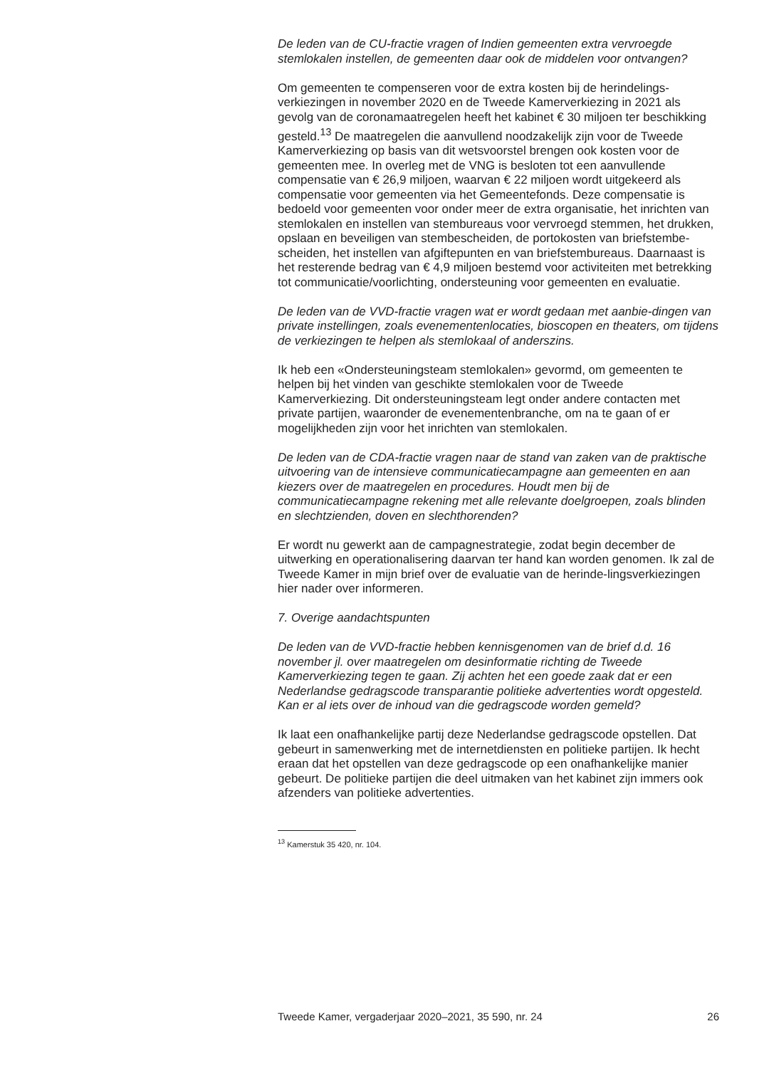De leden van de CU-fractie vragen of Indien gemeenten extra vervroegde stemlokalen instellen, de gemeenten daar ook de middelen voor ontvangen?
Om gemeenten te compenseren voor de extra kosten bij de herindelings-verkiezingen in november 2020 en de Tweede Kamerverkiezing in 2021 als gevolg van de coronamaatregelen heeft het kabinet € 30 miljoen ter beschikking gesteld.<sup>13</sup> De maatregelen die aanvullend noodzakelijk zijn voor de Tweede Kamerverkiezing op basis van dit wetsvoorstel brengen ook kosten voor de gemeenten mee. In overleg met de VNG is besloten tot een aanvullende compensatie van € 26,9 miljoen, waarvan € 22 miljoen wordt uitgekeerd als compensatie voor gemeenten via het Gemeentefonds. Deze compensatie is bedoeld voor gemeenten voor onder meer de extra organisatie, het inrichten van stemlokalen en instellen van stembureaus voor vervroegd stemmen, het drukken, opslaan en beveiligen van stembescheiden, de portokosten van briefstembe-scheiden, het instellen van afgiftepunten en van briefstembureaus. Daarnaast is het resterende bedrag van € 4,9 miljoen bestemd voor activiteiten met betrekking tot communicatie/voorlichting, ondersteuning voor gemeenten en evaluatie.
De leden van de VVD-fractie vragen wat er wordt gedaan met aanbie-dingen van private instellingen, zoals evenementenlocaties, bioscopen en theaters, om tijdens de verkiezingen te helpen als stemlokaal of anderszins.
Ik heb een «Ondersteuningsteam stemlokalen» gevormd, om gemeenten te helpen bij het vinden van geschikte stemlokalen voor de Tweede Kamerverkiezing. Dit ondersteuningsteam legt onder andere contacten met private partijen, waaronder de evenementenbranche, om na te gaan of er mogelijkheden zijn voor het inrichten van stemlokalen.
De leden van de CDA-fractie vragen naar de stand van zaken van de praktische uitvoering van de intensieve communicatiecampagne aan gemeenten en aan kiezers over de maatregelen en procedures. Houdt men bij de communicatiecampagne rekening met alle relevante doelgroepen, zoals blinden en slechtzienden, doven en slechthorenden?
Er wordt nu gewerkt aan de campagnestrategie, zodat begin december de uitwerking en operationalisering daarvan ter hand kan worden genomen. Ik zal de Tweede Kamer in mijn brief over de evaluatie van de herinde-lingsverkiezingen hier nader over informeren.
7. Overige aandachtspunten
De leden van de VVD-fractie hebben kennisgenomen van de brief d.d. 16 november jl. over maatregelen om desinformatie richting de Tweede Kamerverkiezing tegen te gaan. Zij achten het een goede zaak dat er een Nederlandse gedragscode transparantie politieke advertenties wordt opgesteld. Kan er al iets over de inhoud van die gedragscode worden gemeld?
Ik laat een onafhankelijke partij deze Nederlandse gedragscode opstellen. Dat gebeurt in samenwerking met de internetdiensten en politieke partijen. Ik hecht eraan dat het opstellen van deze gedragscode op een onafhankelijke manier gebeurt. De politieke partijen die deel uitmaken van het kabinet zijn immers ook afzenders van politieke advertenties.
<sup>13</sup> Kamerstuk 35 420, nr. 104.
Tweede Kamer, vergaderjaar 2020–2021, 35 590, nr. 24 26